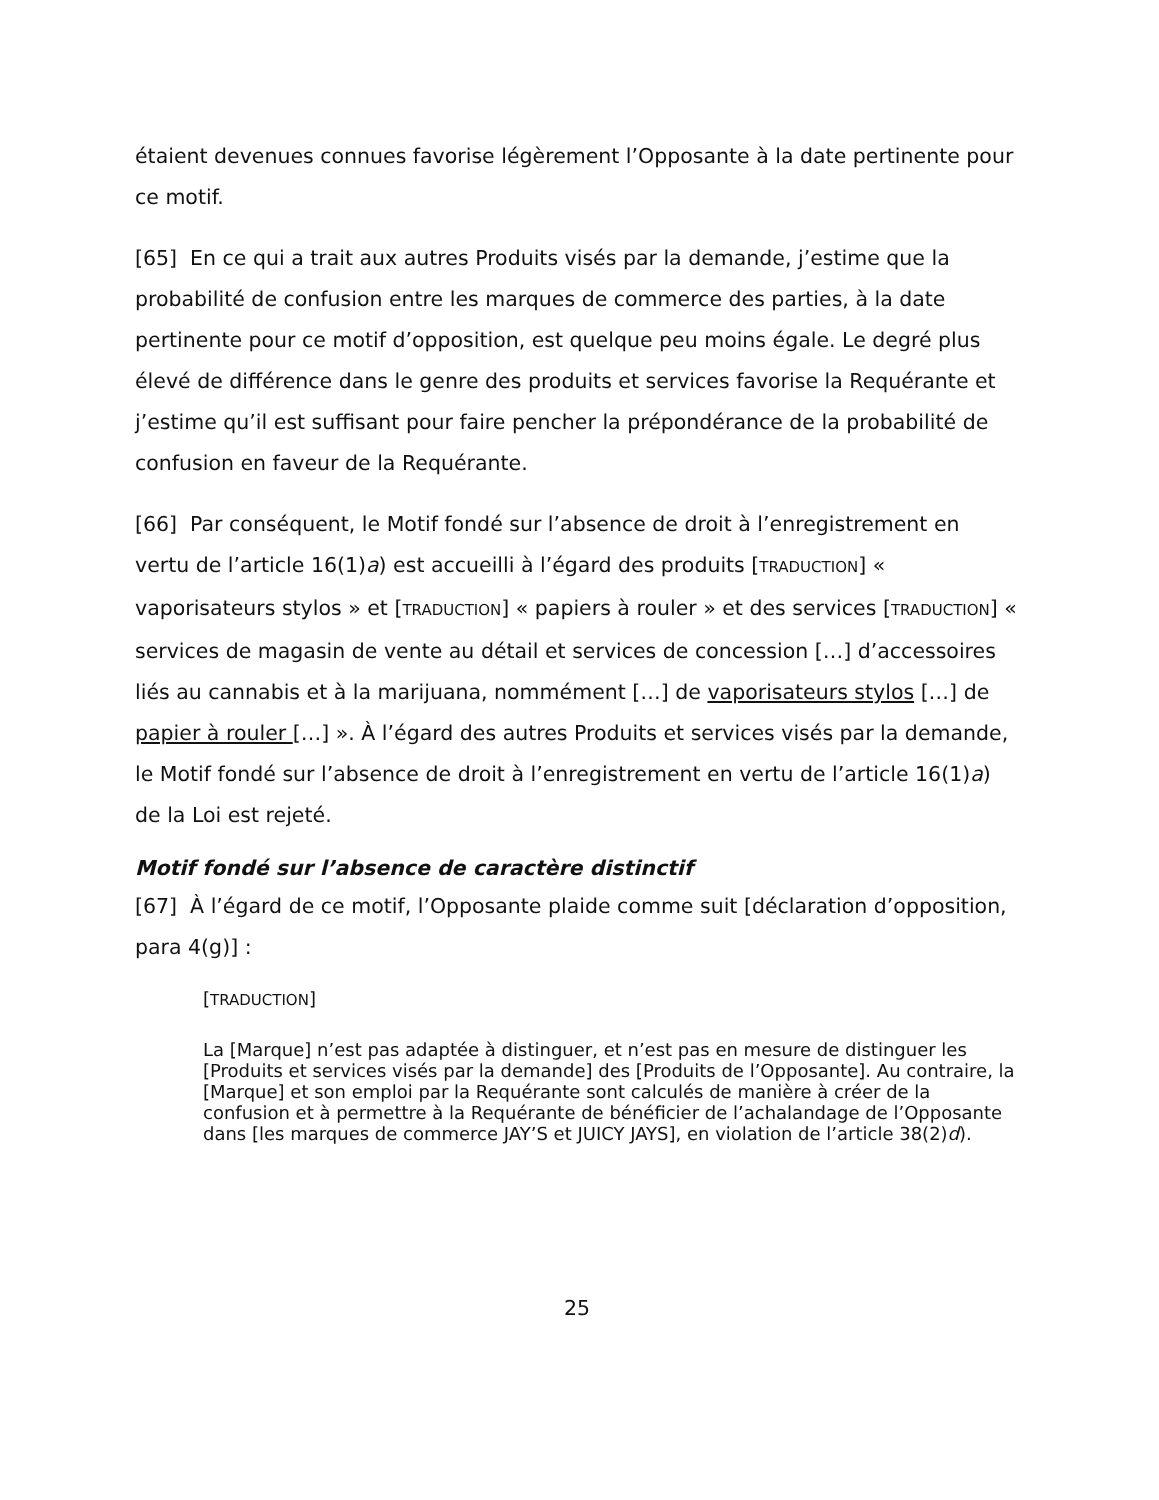étaient devenues connues favorise légèrement l’Opposante à la date pertinente pour ce motif.
[65] En ce qui a trait aux autres Produits visés par la demande, j’estime que la probabilité de confusion entre les marques de commerce des parties, à la date pertinente pour ce motif d’opposition, est quelque peu moins égale. Le degré plus élevé de différence dans le genre des produits et services favorise la Requérante et j’estime qu’il est suffisant pour faire pencher la prépondérance de la probabilité de confusion en faveur de la Requérante.
[66] Par conséquent, le Motif fondé sur l’absence de droit à l’enregistrement en vertu de l’article 16(1)a) est accueilli à l’égard des produits [TRADUCTION] « vaporisateurs stylos » et [TRADUCTION] « papiers à rouler » et des services [TRADUCTION] « services de magasin de vente au détail et services de concession […] d’accessoires liés au cannabis et à la marijuana, nommément […] de vaporisateurs stylos […] de papier à rouler […] ». À l’égard des autres Produits et services visés par la demande, le Motif fondé sur l’absence de droit à l’enregistrement en vertu de l’article 16(1)a) de la Loi est rejeté.
Motif fondé sur l’absence de caractère distinctif
[67] À l’égard de ce motif, l’Opposante plaide comme suit [déclaration d’opposition, para 4(g)] :
[TRADUCTION]
La [Marque] n’est pas adaptée à distinguer, et n’est pas en mesure de distinguer les [Produits et services visés par la demande] des [Produits de l’Opposante]. Au contraire, la [Marque] et son emploi par la Requérante sont calculés de manière à créer de la confusion et à permettre à la Requérante de bénéficier de l’achalandage de l’Opposante dans [les marques de commerce JAY’S et JUICY JAYS], en violation de l’article 38(2)d).
25